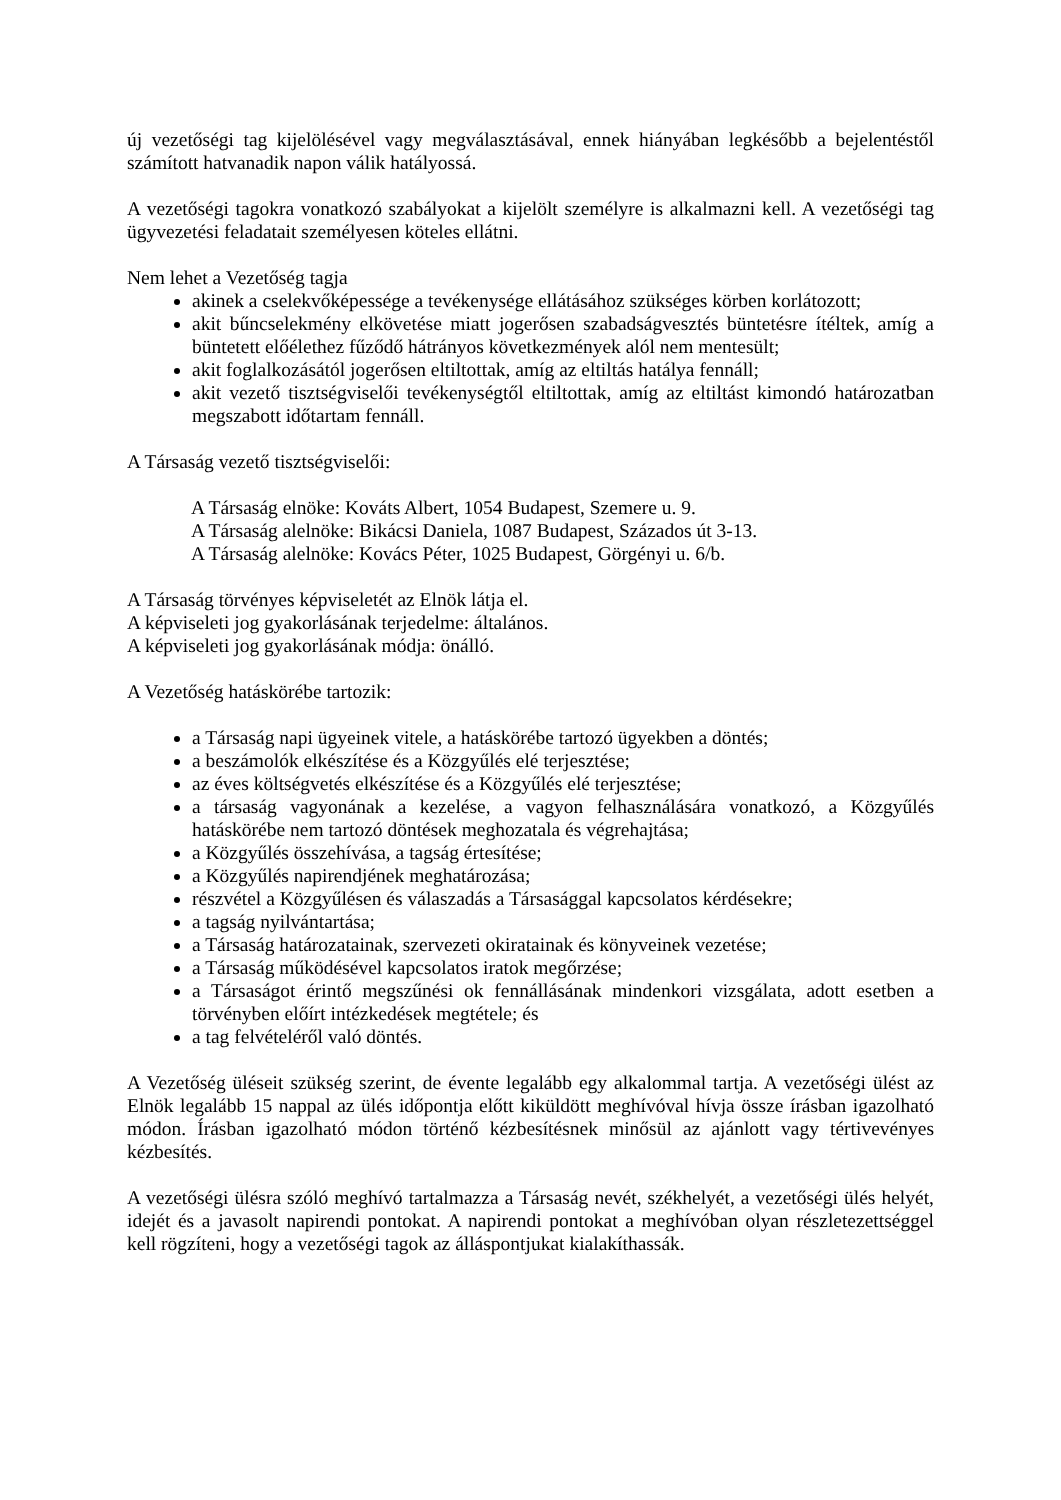új vezetőségi tag kijelölésével vagy megválasztásával, ennek hiányában legkésőbb a bejelentéstől számított hatvanadik napon válik hatályossá.
A vezetőségi tagokra vonatkozó szabályokat a kijelölt személyre is alkalmazni kell. A vezetőségi tag ügyvezetési feladatait személyesen köteles ellátni.
Nem lehet a Vezetőség tagja
akinek a cselekvőképessége a tevékenysége ellátásához szükséges körben korlátozott;
akit bűncselekmény elkövetése miatt jogerősen szabadságvesztés büntetésre ítéltek, amíg a büntetett előélethez fűződő hátrányos következmények alól nem mentesült;
akit foglalkozásától jogerősen eltiltottak, amíg az eltiltás hatálya fennáll;
akit vezető tisztségviselői tevékenységtől eltiltottak, amíg az eltiltást kimondó határozatban megszabott időtartam fennáll.
A Társaság vezető tisztségviselői:
A Társaság elnöke: Kováts Albert, 1054 Budapest, Szemere u. 9.
A Társaság alelnöke: Bikácsi Daniela, 1087 Budapest, Százados út 3-13.
A Társaság alelnöke: Kovács Péter, 1025 Budapest, Görgényi u. 6/b.
A Társaság törvényes képviseletét az Elnök látja el.
A képviseleti jog gyakorlásának terjedelme: általános.
A képviseleti jog gyakorlásának módja: önálló.
A Vezetőség hatáskörébe tartozik:
a Társaság napi ügyeinek vitele, a hatáskörébe tartozó ügyekben a döntés;
a beszámolók elkészítése és a Közgyűlés elé terjesztése;
az éves költségvetés elkészítése és a Közgyűlés elé terjesztése;
a társaság vagyonának a kezelése, a vagyon felhasználására vonatkozó, a Közgyűlés hatáskörébe nem tartozó döntések meghozatala és végrehajtása;
a Közgyűlés összehívása, a tagság értesítése;
a Közgyűlés napirendjének meghatározása;
részvétel a Közgyűlésen és válaszadás a Társasággal kapcsolatos kérdésekre;
a tagság nyilvántartása;
a Társaság határozatainak, szervezeti okiratainak és könyveinek vezetése;
a Társaság működésével kapcsolatos iratok megőrzése;
a Társaságot érintő megszűnési ok fennállásának mindenkori vizsgálata, adott esetben a törvényben előírt intézkedések megtétele; és
a tag felvételéről való döntés.
A Vezetőség üléseit szükség szerint, de évente legalább egy alkalommal tartja. A vezetőségi ülést az Elnök legalább 15 nappal az ülés időpontja előtt kiküldött meghívóval hívja össze írásban igazolható módon. Írásban igazolható módon történő kézbesítésnek minősül az ajánlott vagy tértivevényes kézbesítés.
A vezetőségi ülésra szóló meghívó tartalmazza a Társaság nevét, székhelyét, a vezetőségi ülés helyét, idejét és a javasolt napirendi pontokat. A napirendi pontokat a meghívóban olyan részletezettséggel kell rögzíteni, hogy a vezetőségi tagok az álláspontjukat kialakíthassák.